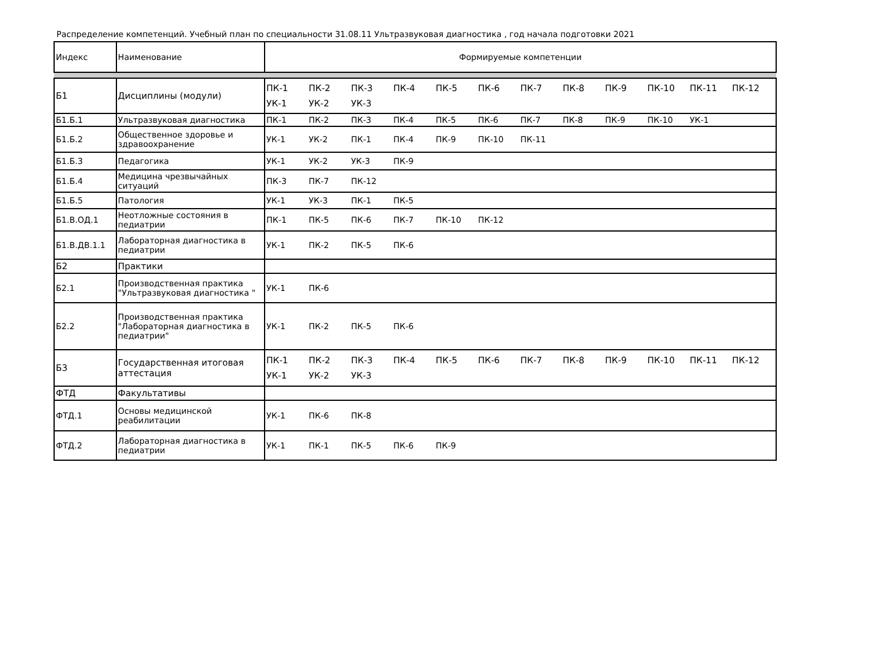Распределение компетенций. Учебный план по специальности 31.08.11 Ультразвуковая диагностика , год начала подготовки 2021
| Индекс | Наименование | Формируемые компетенции |
| --- | --- | --- |
| Б1 | Дисциплины (модули) | ПК-1 ПК-2 ПК-3 ПК-4 ПК-5 ПК-6 ПК-7 ПК-8 ПК-9 ПК-10 ПК-11 ПК-12 УК-1 УК-2 УК-3 |
| Б1.Б.1 | Ультразвуковая диагностика | ПК-1 ПК-2 ПК-3 ПК-4 ПК-5 ПК-6 ПК-7 ПК-8 ПК-9 ПК-10 УК-1 |
| Б1.Б.2 | Общественное здоровье и здравоохранение | УК-1 УК-2 ПК-1 ПК-4 ПК-9 ПК-10 ПК-11 |
| Б1.Б.3 | Педагогика | УК-1 УК-2 УК-3 ПК-9 |
| Б1.Б.4 | Медицина чрезвычайных ситуаций | ПК-3 ПК-7 ПК-12 |
| Б1.Б.5 | Патология | УК-1 УК-3 ПК-1 ПК-5 |
| Б1.В.ОД.1 | Неотложные состояния в педиатрии | ПК-1 ПК-5 ПК-6 ПК-7 ПК-10 ПК-12 |
| Б1.В.ДВ.1.1 | Лабораторная диагностика в педиатрии | УК-1 ПК-2 ПК-5 ПК-6 |
| Б2 | Практики | |
| Б2.1 | Производственная практика "Ультразвуковая диагностика " | УК-1 ПК-6 |
| Б2.2 | Производственная практика "Лабораторная диагностика в педиатрии" | УК-1 ПК-2 ПК-5 ПК-6 |
| Б3 | Государственная итоговая аттестация | ПК-1 ПК-2 ПК-3 ПК-4 ПК-5 ПК-6 ПК-7 ПК-8 ПК-9 ПК-10 ПК-11 ПК-12 УК-1 УК-2 УК-3 |
| ФТД | Факультативы | |
| ФТД.1 | Основы медицинской реабилитации | УК-1 ПК-6 ПК-8 |
| ФТД.2 | Лабораторная диагностика в педиатрии | УК-1 ПК-1 ПК-5 ПК-6 ПК-9 |